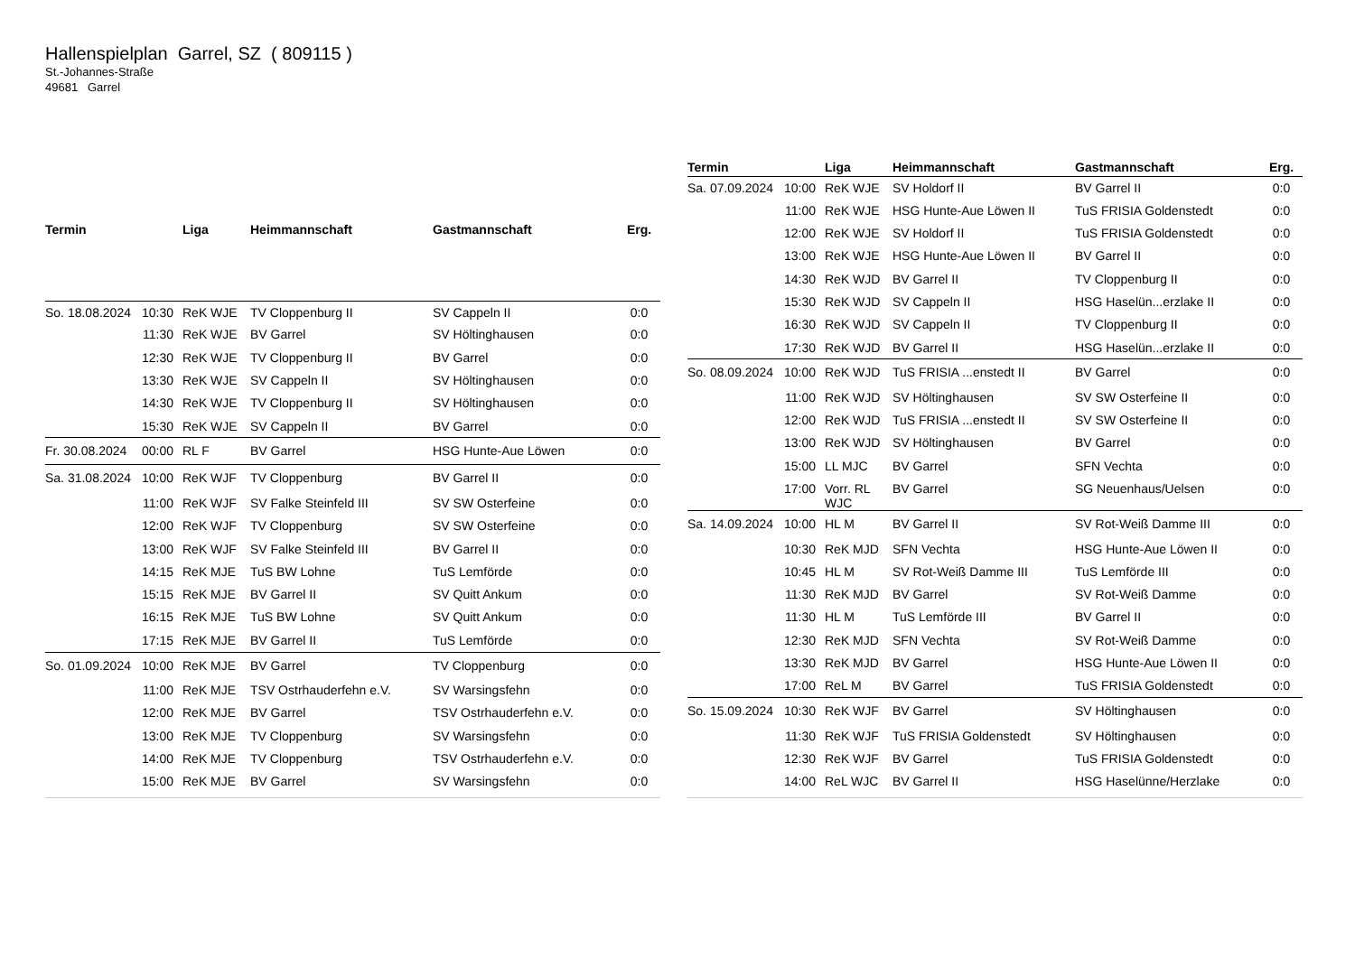Hallenspielplan Garrel, SZ ( 809115 )
St.-Johannes-Straße
49681 Garrel
| Termin | | Liga | Heimmannschaft | Gastmannschaft | Erg. |
| --- | --- | --- | --- | --- | --- |
| So. 18.08.2024 | 10:30 | ReK WJE | TV Cloppenburg II | SV Cappeln II | 0:0 |
| | 11:30 | ReK WJE | BV Garrel | SV Höltinghausen | 0:0 |
| | 12:30 | ReK WJE | TV Cloppenburg II | BV Garrel | 0:0 |
| | 13:30 | ReK WJE | SV Cappeln II | SV Höltinghausen | 0:0 |
| | 14:30 | ReK WJE | TV Cloppenburg II | SV Höltinghausen | 0:0 |
| | 15:30 | ReK WJE | SV Cappeln II | BV Garrel | 0:0 |
| Fr. 30.08.2024 | 00:00 | RL F | BV Garrel | HSG Hunte-Aue Löwen | 0:0 |
| Sa. 31.08.2024 | 10:00 | ReK WJF | TV Cloppenburg | BV Garrel II | 0:0 |
| | 11:00 | ReK WJF | SV Falke Steinfeld III | SV SW Osterfeine | 0:0 |
| | 12:00 | ReK WJF | TV Cloppenburg | SV SW Osterfeine | 0:0 |
| | 13:00 | ReK WJF | SV Falke Steinfeld III | BV Garrel II | 0:0 |
| | 14:15 | ReK MJE | TuS BW Lohne | TuS Lemförde | 0:0 |
| | 15:15 | ReK MJE | BV Garrel II | SV Quitt Ankum | 0:0 |
| | 16:15 | ReK MJE | TuS BW Lohne | SV Quitt Ankum | 0:0 |
| | 17:15 | ReK MJE | BV Garrel II | TuS Lemförde | 0:0 |
| So. 01.09.2024 | 10:00 | ReK MJE | BV Garrel | TV Cloppenburg | 0:0 |
| | 11:00 | ReK MJE | TSV Ostrhauderfehn e.V. | SV Warsingsfehn | 0:0 |
| | 12:00 | ReK MJE | BV Garrel | TSV Ostrhauderfehn e.V. | 0:0 |
| | 13:00 | ReK MJE | TV Cloppenburg | SV Warsingsfehn | 0:0 |
| | 14:00 | ReK MJE | TV Cloppenburg | TSV Ostrhauderfehn e.V. | 0:0 |
| | 15:00 | ReK MJE | BV Garrel | SV Warsingsfehn | 0:0 |
| Termin | | Liga | Heimmannschaft | Gastmannschaft | Erg. |
| --- | --- | --- | --- | --- | --- |
| Sa. 07.09.2024 | 10:00 | ReK WJE | SV Holdorf II | BV Garrel II | 0:0 |
| | 11:00 | ReK WJE | HSG Hunte-Aue Löwen II | TuS FRISIA Goldenstedt | 0:0 |
| | 12:00 | ReK WJE | SV Holdorf II | TuS FRISIA Goldenstedt | 0:0 |
| | 13:00 | ReK WJE | HSG Hunte-Aue Löwen II | BV Garrel II | 0:0 |
| | 14:30 | ReK WJD | BV Garrel II | TV Cloppenburg II | 0:0 |
| | 15:30 | ReK WJD | SV Cappeln II | HSG Haselün...erzlake II | 0:0 |
| | 16:30 | ReK WJD | SV Cappeln II | TV Cloppenburg II | 0:0 |
| | 17:30 | ReK WJD | BV Garrel II | HSG Haselün...erzlake II | 0:0 |
| So. 08.09.2024 | 10:00 | ReK WJD | TuS FRISIA ...enstedt II | BV Garrel | 0:0 |
| | 11:00 | ReK WJD | SV Höltinghausen | SV SW Osterfeine II | 0:0 |
| | 12:00 | ReK WJD | TuS FRISIA ...enstedt II | SV SW Osterfeine II | 0:0 |
| | 13:00 | ReK WJD | SV Höltinghausen | BV Garrel | 0:0 |
| | 15:00 | LL MJC | BV Garrel | SFN Vechta | 0:0 |
| | 17:00 | Vorr. RL WJC | BV Garrel | SG Neuenhaus/Uelsen | 0:0 |
| Sa. 14.09.2024 | 10:00 | HL M | BV Garrel II | SV Rot-Weiß Damme III | 0:0 |
| | 10:30 | ReK MJD | SFN Vechta | HSG Hunte-Aue Löwen II | 0:0 |
| | 10:45 | HL M | SV Rot-Weiß Damme III | TuS Lemförde III | 0:0 |
| | 11:30 | ReK MJD | BV Garrel | SV Rot-Weiß Damme | 0:0 |
| | 11:30 | HL M | TuS Lemförde III | BV Garrel II | 0:0 |
| | 12:30 | ReK MJD | SFN Vechta | SV Rot-Weiß Damme | 0:0 |
| | 13:30 | ReK MJD | BV Garrel | HSG Hunte-Aue Löwen II | 0:0 |
| | 17:00 | ReL M | BV Garrel | TuS FRISIA Goldenstedt | 0:0 |
| So. 15.09.2024 | 10:30 | ReK WJF | BV Garrel | SV Höltinghausen | 0:0 |
| | 11:30 | ReK WJF | TuS FRISIA Goldenstedt | SV Höltinghausen | 0:0 |
| | 12:30 | ReK WJF | BV Garrel | TuS FRISIA Goldenstedt | 0:0 |
| | 14:00 | ReL WJC | BV Garrel II | HSG Haselünne/Herzlake | 0:0 |